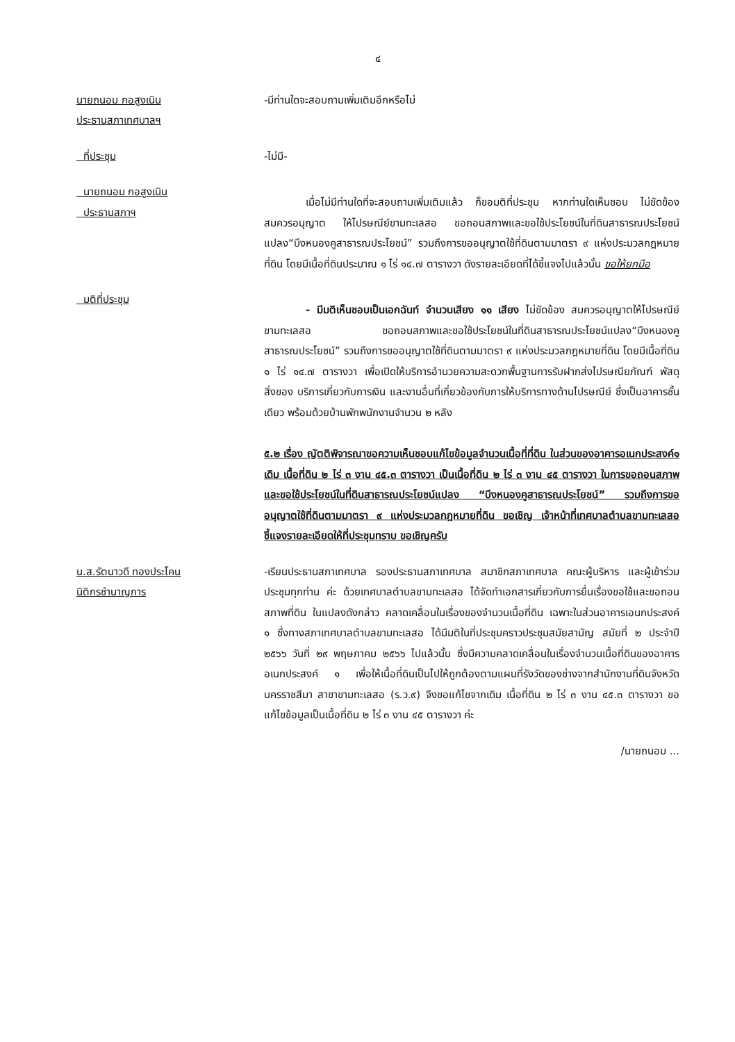๔
นายถนอม กอสูงเนิน
ประธานสภาเทศบาลฯ
-มีท่านใดจะสอบถามเพิ่มเติมอีกหรือไม่
ที่ประชุม -ไม่มี-
นายถนอม กอสูงเนิน
ประธานสภาฯ
เมื่อไม่มีท่านใดที่จะสอบถามเพิ่มเติมแล้ว ก็ขอมติที่ประชุม หากท่านใดเห็นชอบ ไม่ขัดข้อง สมควรอนุญาต ให้ไปรษณีย์ขามทะเลสอ ขอถอนสภาพและขอใช้ประโยชน์ในที่ดินสาธารณประโยชน์แปลง“บึงหนองคูสาธารณประโยชน์” รวมถึงการขออนุญาตใช้ที่ดินตามมาตรา ๙ แห่งประมวลกฎหมายที่ดิน โดยมีเนื้อที่ดินประมาณ ๑ ไร่ ๑๔.๗ ตารางวา ดังรายละเอียดที่ได้ชี้แจงไปแล้วนั้น ขอให้ยกมือ
มติที่ประชุม
- มีมติเห็นชอบเป็นเอกฉันท์ จำนวนเสียง ๑๑ เสียง ไม่ขัดข้อง สมควรอนุญาตให้ไปรษณีย์ขามทะเลสอ ขอถอนสภาพและขอใช้ประโยชน์ในที่ดินสาธารณประโยชน์แปลง“บึงหนองคูสาธารณประโยชน์” รวมถึงการขออนุญาตใช้ที่ดินตามมาตรา ๙ แห่งประมวลกฎหมายที่ดิน โดยมีเนื้อที่ดิน ๑ ไร่ ๑๔.๗ ตารางวา เพื่อเปิดให้บริการอำนวยความสะดวกพื้นฐานการรับฝากส่งไปรษณียภัณฑ์ พัสดุสิ่งของ บริการเกี่ยวกับการเงิน และงานอื่นที่เกี่ยวข้องกับการให้บริการทางด้านไปรษณีย์ ซึ่งเป็นอาคารชั้นเดียว พร้อมด้วยบ้านพักพนักงานจำนวน ๒ หลัง
๕.๒ เรื่อง ญัตติพิจารณาขอความเห็นชอบแก้ไขข้อมูลจำนวนเนื้อที่ที่ดิน ในส่วนของอาคารอเนกประสงค์๑ เดิม เนื้อที่ดิน ๒ ไร่ ๓ งาน ๔๕.๓ ตารางวา เป็นเนื้อที่ดิน ๒ ไร่ ๓ งาน ๔๕ ตารางวา ในการขอถอนสภาพและขอใช้ประโยชน์ในที่ดินสาธารณประโยชน์แปลง “บึงหนองคูสาธารณประโยชน์” รวมถึงการขออนุญาตใช้ที่ดินตามมาตรา ๙ แห่งประมวลกฎหมายที่ดิน ขอเชิญ เจ้าหน้าที่เทศบาลตำบลขามทะเลสอ ชี้แจงรายละเอียดให้ที่ประชุมทราบ ขอเชิญครับ
น.ส.รัตนาวดี ทองประโคน
นิติกรชำนาญการ
-เรียนประธานสภาเทศบาล รองประธานสภาเทศบาล สมาชิกสภาเทศบาล คณะผู้บริหาร และผู้เข้าร่วมประชุมทุกท่าน ค่ะ ด้วยเทศบาลตำบลขามทะเลสอ ได้จัดทำเอกสารเกี่ยวกับการยื่นเรื่องขอใช้และขอถอนสภาพที่ดิน ในแปลงดังกล่าว คลาดเคลื่อนในเรื่องของจำนวนเนื้อที่ดิน เฉพาะในส่วนอาคารเอนกประสงค์ ๑ ซึ่งทางสภาเทศบาลตำบลขามทะเลสอ ได้มีมติในที่ประชุมคราวประชุมสมัยสามัญ สมัยที่ ๒ ประจำปี ๒๕๖๖ วันที่ ๒๙ พฤษภาคม ๒๕๖๖ ไปแล้วนั้น ซึ่งมีความคลาดเคลื่อนในเรื่องจำนวนเนื้อที่ดินของอาคารอเนกประสงค์ ๑ เพื่อให้เนื้อที่ดินเป็นไปให้ถูกต้องตามแผนที่รังวัดของช่างจากสำนักงานที่ดินจังหวัดนครราชสีมา สาขาขามทะเลสอ (ร.ว.๙) จึงขอแก้ไขจากเดิม เนื้อที่ดิน ๒ ไร่ ๓ งาน ๔๕.๓ ตารางวา ขอแก้ไขข้อมูลเป็นเนื้อที่ดิน ๒ ไร่ ๓ งาน ๔๕ ตารางวา ค่ะ
/นายถนอม ...